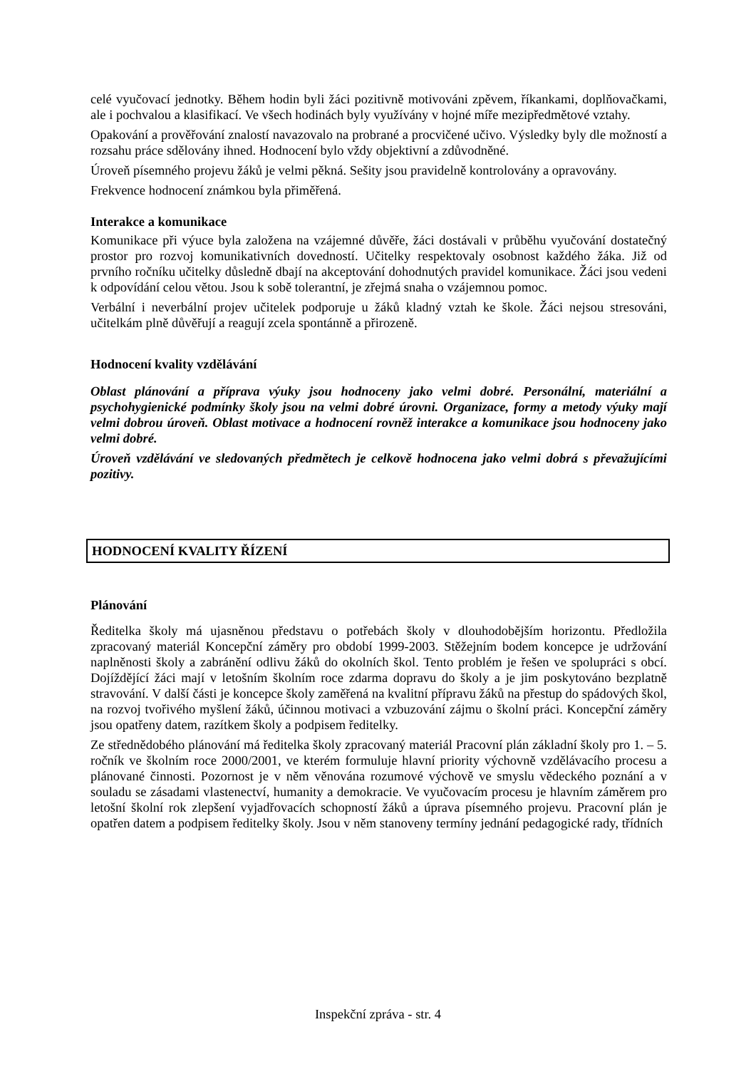celé vyučovací jednotky. Během hodin byli žáci pozitivně motivováni zpěvem, říkankami, doplňovačkami, ale i pochvalou a klasifikací. Ve všech hodinách byly využívány v hojné míře mezipředmětové vztahy.
Opakování a prověřování znalostí navazovalo na probrané a procvičené učivo. Výsledky byly dle možností a rozsahu práce sdělovány ihned. Hodnocení bylo vždy objektivní a zdůvodněné.
Úroveň písemného projevu žáků je velmi pěkná. Sešity jsou pravidelně kontrolovány a opravovány.
Frekvence hodnocení známkou byla přiměřená.
Interakce a komunikace
Komunikace při výuce byla založena na vzájemné důvěře, žáci dostávali v průběhu vyučování dostatečný prostor pro rozvoj komunikativních dovedností. Učitelky respektovaly osobnost každého žáka. Již od prvního ročníku učitelky důsledně dbají na akceptování dohodnutých pravidel komunikace. Žáci jsou vedeni k odpovídání celou větou. Jsou k sobě tolerantní, je zřejmá snaha o vzájemnou pomoc.
Verbální i neverbální projev učitelek podporuje u žáků kladný vztah ke škole. Žáci nejsou stresováni, učitelkám plně důvěřují a reagují zcela spontánně a přirozeně.
Hodnocení kvality vzdělávání
Oblast plánování a příprava výuky jsou hodnoceny jako velmi dobré. Personální, materiální a psychohygienické podmínky školy jsou na velmi dobré úrovni. Organizace, formy a metody výuky mají velmi dobrou úroveň. Oblast motivace a hodnocení rovněž interakce a komunikace jsou hodnoceny jako velmi dobré.
Úroveň vzdělávání ve sledovaných předmětech je celkově hodnocena jako velmi dobrá s převažujícími pozitivy.
HODNOCENÍ KVALITY ŘÍZENÍ
Plánování
Ředitelka školy má ujasněnou představu o potřebách školy v dlouhodobějším horizontu. Předložila zpracovaný materiál Koncepční záměry pro období 1999-2003. Stěžejním bodem koncepce je udržování naplněnosti školy a zabránění odlivu žáků do okolních škol. Tento problém je řešen ve spolupráci s obcí. Dojíždějící žáci mají v letošním školním roce zdarma dopravu do školy a je jim poskytováno bezplatně stravování. V další části je koncepce školy zaměřená na kvalitní přípravu žáků na přestup do spádových škol, na rozvoj tvořivého myšlení žáků, účinnou motivaci a vzbuzování zájmu o školní práci. Koncepční záměry jsou opatřeny datem, razítkem školy a podpisem ředitelky.
Ze střednědobého plánování má ředitelka školy zpracovaný materiál Pracovní plán základní školy pro 1. – 5. ročník ve školním roce 2000/2001, ve kterém formuluje hlavní priority výchovně vzdělávacího procesu a plánované činnosti. Pozornost je v něm věnována rozumové výchově ve smyslu vědeckého poznání a v souladu se zásadami vlastenectví, humanity a demokracie. Ve vyučovacím procesu je hlavním záměrem pro letošní školní rok zlepšení vyjadřovacích schopností žáků a úprava písemného projevu. Pracovní plán je opatřen datem a podpisem ředitelky školy. Jsou v něm stanoveny termíny jednání pedagogické rady, třídních
Inspekční zpráva - str. 4